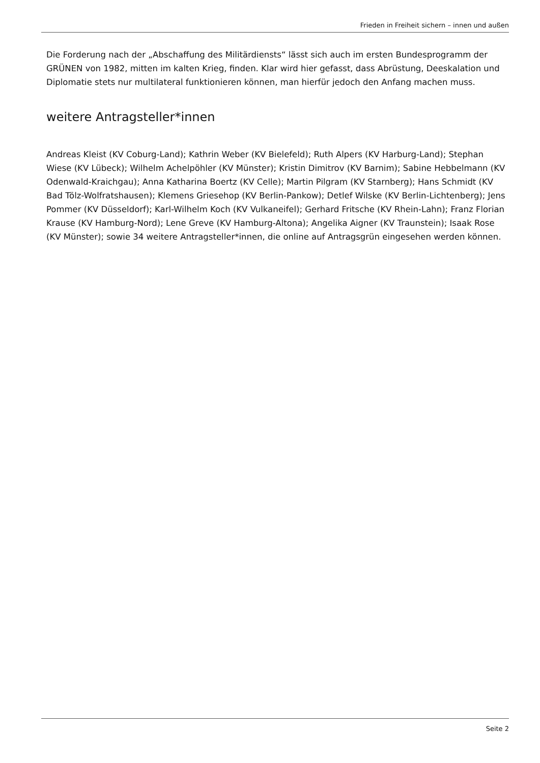Frieden in Freiheit sichern – innen und außen
Die Forderung nach der „Abschaffung des Militärdiensts“ lässt sich auch im ersten Bundesprogramm der GRÜNEN von 1982, mitten im kalten Krieg, finden. Klar wird hier gefasst, dass Abrüstung, Deeskalation und Diplomatie stets nur multilateral funktionieren können, man hierfür jedoch den Anfang machen muss.
weitere Antragsteller*innen
Andreas Kleist (KV Coburg-Land); Kathrin Weber (KV Bielefeld); Ruth Alpers (KV Harburg-Land); Stephan Wiese (KV Lübeck); Wilhelm Achelpöhler (KV Münster); Kristin Dimitrov (KV Barnim); Sabine Hebbelmann (KV Odenwald-Kraichgau); Anna Katharina Boertz (KV Celle); Martin Pilgram (KV Starnberg); Hans Schmidt (KV Bad Tölz-Wolfratshausen); Klemens Griesehop (KV Berlin-Pankow); Detlef Wilske (KV Berlin-Lichtenberg); Jens Pommer (KV Düsseldorf); Karl-Wilhelm Koch (KV Vulkaneifel); Gerhard Fritsche (KV Rhein-Lahn); Franz Florian Krause (KV Hamburg-Nord); Lene Greve (KV Hamburg-Altona); Angelika Aigner (KV Traunstein); Isaak Rose (KV Münster); sowie 34 weitere Antragsteller*innen, die online auf Antragsgrün eingesehen werden können.
Seite 2